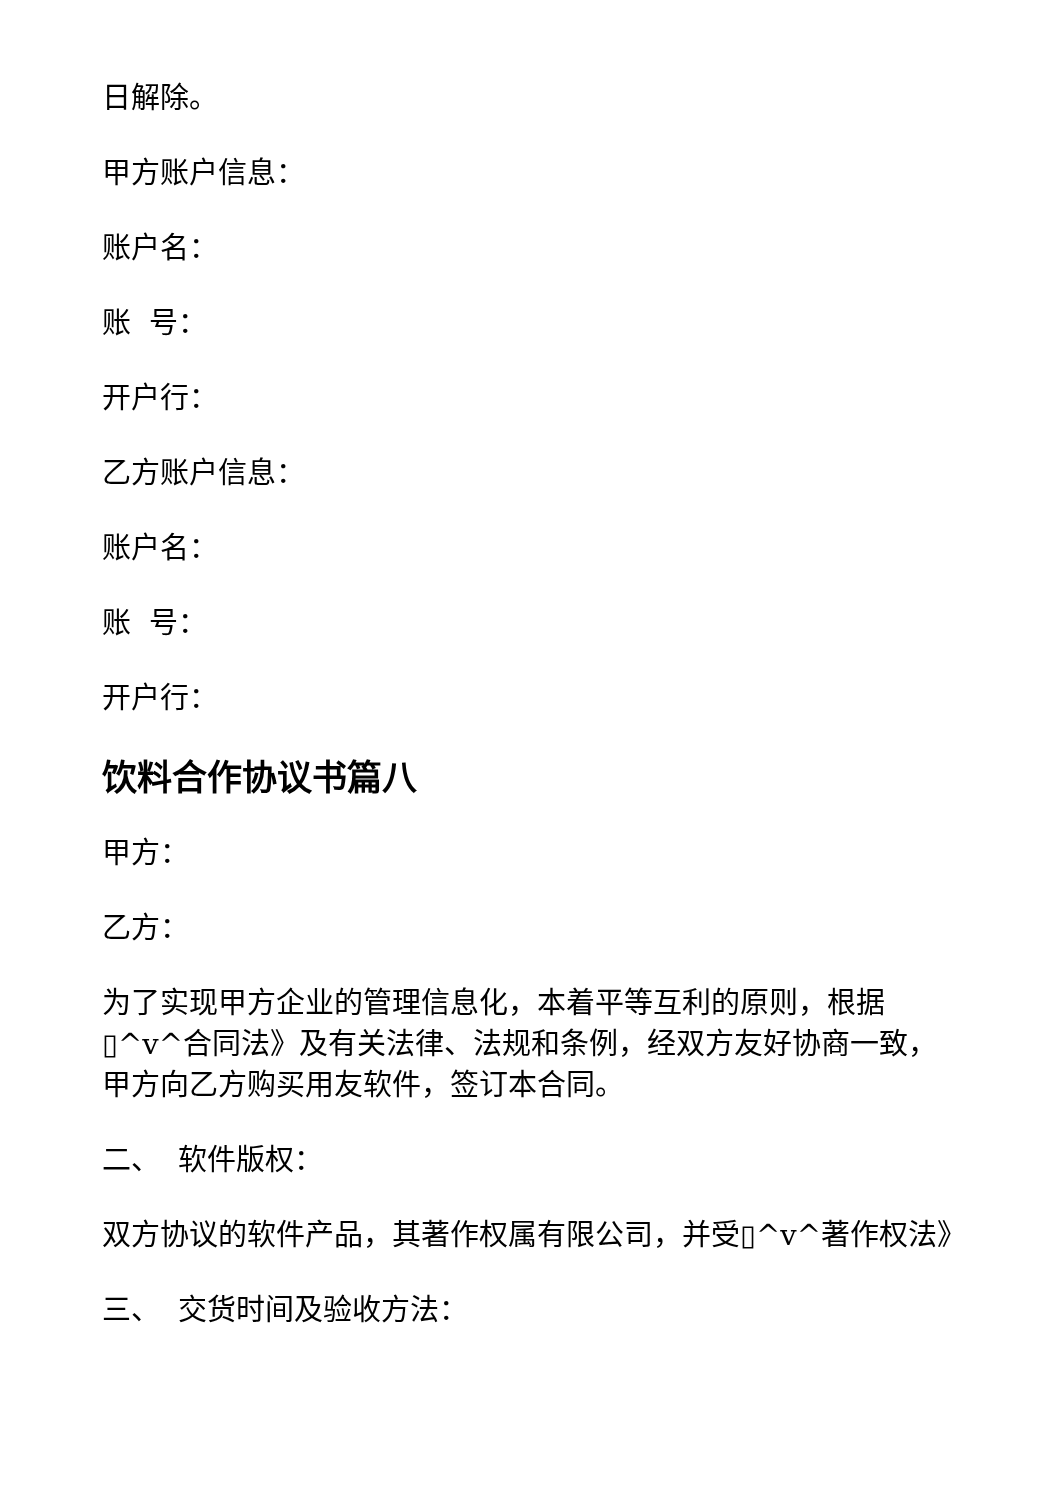日解除。
甲方账户信息：
账户名：
账 号：
开户行：
乙方账户信息：
账户名：
账 号：
开户行：
饮料合作协议书篇八
甲方：
乙方：
为了实现甲方企业的管理信息化，本着平等互利的原则，根据▯^v^合同法》及有关法律、法规和条例，经双方友好协商一致，甲方向乙方购买用友软件，签订本合同。
二、 软件版权：
双方协议的软件产品，其著作权属有限公司，并受▯^v^著作权法》
三、 交货时间及验收方法：